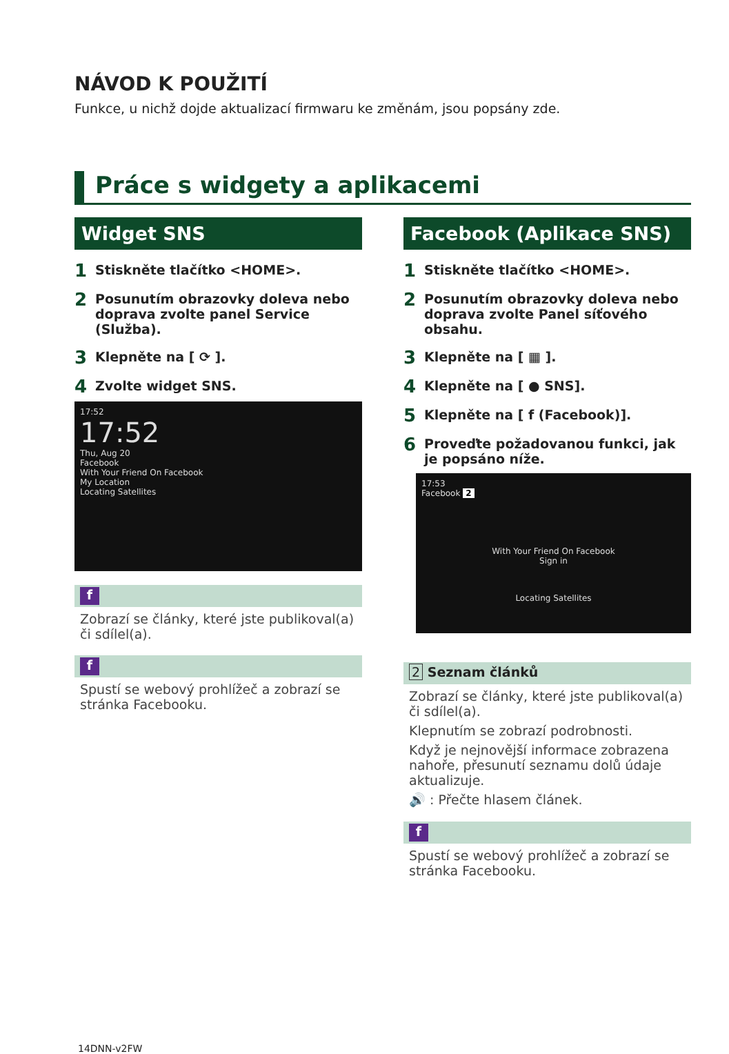NÁVOD K POUŽITÍ
Funkce, u nichž dojde aktualizací firmwaru ke změnám, jsou popsány zde.
Práce s widgety a aplikacemi
Widget SNS
1 Stiskněte tlačítko <HOME>.
2 Posunutím obrazovky doleva nebo doprava zvolte panel Service (Služba).
3 Klepněte na [ ⟳ ].
4 Zvolte widget SNS.
17:52
17:52
Thu, Aug 20
Facebook
With Your Friend On Facebook
My Location
Locating Satellites
f
Zobrazí se články, které jste publikoval(a) či sdílel(a).
f
Spustí se webový prohlížeč a zobrazí se stránka Facebooku.
Facebook (Aplikace SNS)
1 Stiskněte tlačítko <HOME>.
2 Posunutím obrazovky doleva nebo doprava zvolte Panel síťového obsahu.
3 Klepněte na [ ▦ ].
4 Klepněte na [ ● SNS].
5 Klepněte na [ f (Facebook)].
6 Proveďte požadovanou funkci, jak je popsáno níže.
17:53
Facebook 2
With Your Friend On Facebook
Sign in
Locating Satellites
2 Seznam článků
Zobrazí se články, které jste publikoval(a) či sdílel(a).
Klepnutím se zobrazí podrobnosti.
Když je nejnovější informace zobrazena nahoře, přesunutí seznamu dolů údaje aktualizuje.
🔊 : Přečte hlasem článek.
f
Spustí se webový prohlížeč a zobrazí se stránka Facebooku.
14DNN-v2FW